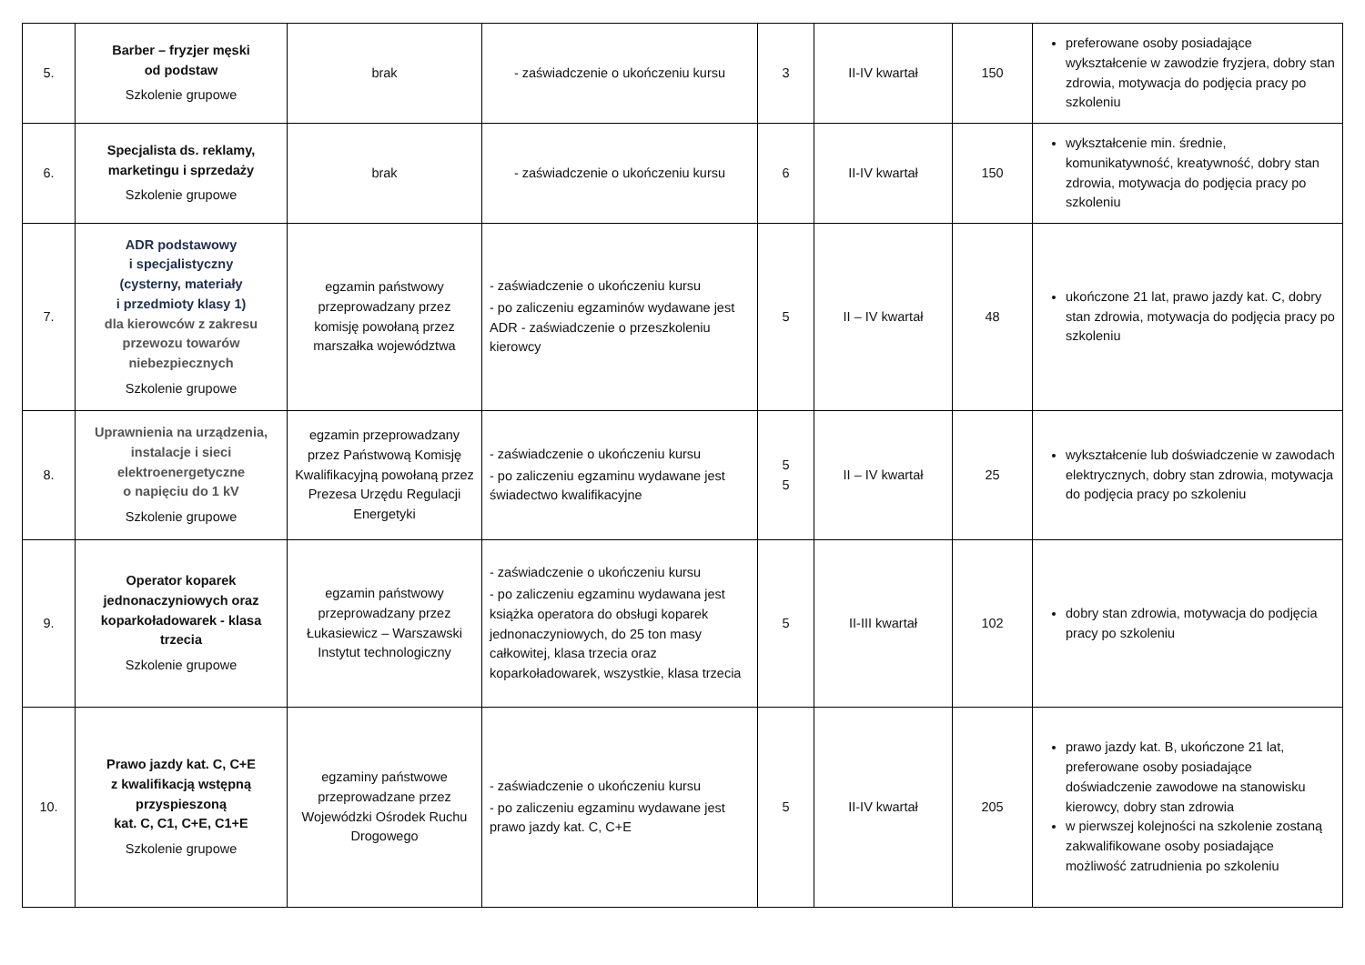| 5. | Barber – fryzjer męski od podstaw Szkolenie grupowe | brak | - zaświadczenie o ukończeniu kursu | 3 | II-IV kwartał | 150 | preferowane osoby posiadające wykształcenie w zawodzie fryzjera, dobry stan zdrowia, motywacja do podjęcia pracy po szkoleniu |
| 6. | Specjalista ds. reklamy, marketingu i sprzedaży Szkolenie grupowe | brak | - zaświadczenie o ukończeniu kursu | 6 | II-IV kwartał | 150 | wykształcenie min. średnie, komunikatywność, kreatywność, dobry stan zdrowia, motywacja do podjęcia pracy po szkoleniu |
| 7. | ADR podstawowy i specjalistyczny (cysterny, materiały i przedmioty klasy 1) dla kierowców z zakresu przewozu towarów niebezpiecznych Szkolenie grupowe | egzamin państwowy przeprowadzany przez komisję powołaną przez marszałka województwa | - zaświadczenie o ukończeniu kursu - po zaliczeniu egzaminów wydawane jest ADR - zaświadczenie o przeszkoleniu kierowcy | 5 | II – IV kwartał | 48 | ukończone 21 lat, prawo jazdy kat. C, dobry stan zdrowia, motywacja do podjęcia pracy po szkoleniu |
| 8. | Uprawnienia na urządzenia, instalacje i sieci elektroenergetyczne o napięciu do 1 kV Szkolenie grupowe | egzamin przeprowadzany przez Państwową Komisję Kwalifikacyjną powołaną przez Prezesa Urzędu Regulacji Energetyki | - zaświadczenie o ukończeniu kursu - po zaliczeniu egzaminu wydawane jest świadectwo kwalifikacyjne | 5 5 | II – IV kwartał | 25 | wykształcenie lub doświadczenie w zawodach elektrycznych, dobry stan zdrowia, motywacja do podjęcia pracy po szkoleniu |
| 9. | Operator koparek jednonaczyniowych oraz koparkoładowarek - klasa trzecia Szkolenie grupowe | egzamin państwowy przeprowadzany przez Łukasiewicz – Warszawski Instytut technologiczny | - zaświadczenie o ukończeniu kursu - po zaliczeniu egzaminu wydawana jest książka operatora do obsługi koparek jednonaczyniowych, do 25 ton masy całkowitej, klasa trzecia oraz koparkoładowarek, wszystkie, klasa trzecia | 5 | II-III kwartał | 102 | dobry stan zdrowia, motywacja do podjęcia pracy po szkoleniu |
| 10. | Prawo jazdy kat. C, C+E z kwalifikacją wstępną przyspieszoną kat. C, C1, C+E, C1+E Szkolenie grupowe | egzaminy państwowe przeprowadzane przez Wojewódzki Ośrodek Ruchu Drogowego | - zaświadczenie o ukończeniu kursu - po zaliczeniu egzaminu wydawane jest prawo jazdy kat. C, C+E | 5 | II-IV kwartał | 205 | prawo jazdy kat. B, ukończone 21 lat, preferowane osoby posiadające doświadczenie zawodowe na stanowisku kierowcy, dobry stan zdrowia w pierwszej kolejności na szkolenie zostaną zakwalifikowane osoby posiadające możliwość zatrudnienia po szkoleniu |